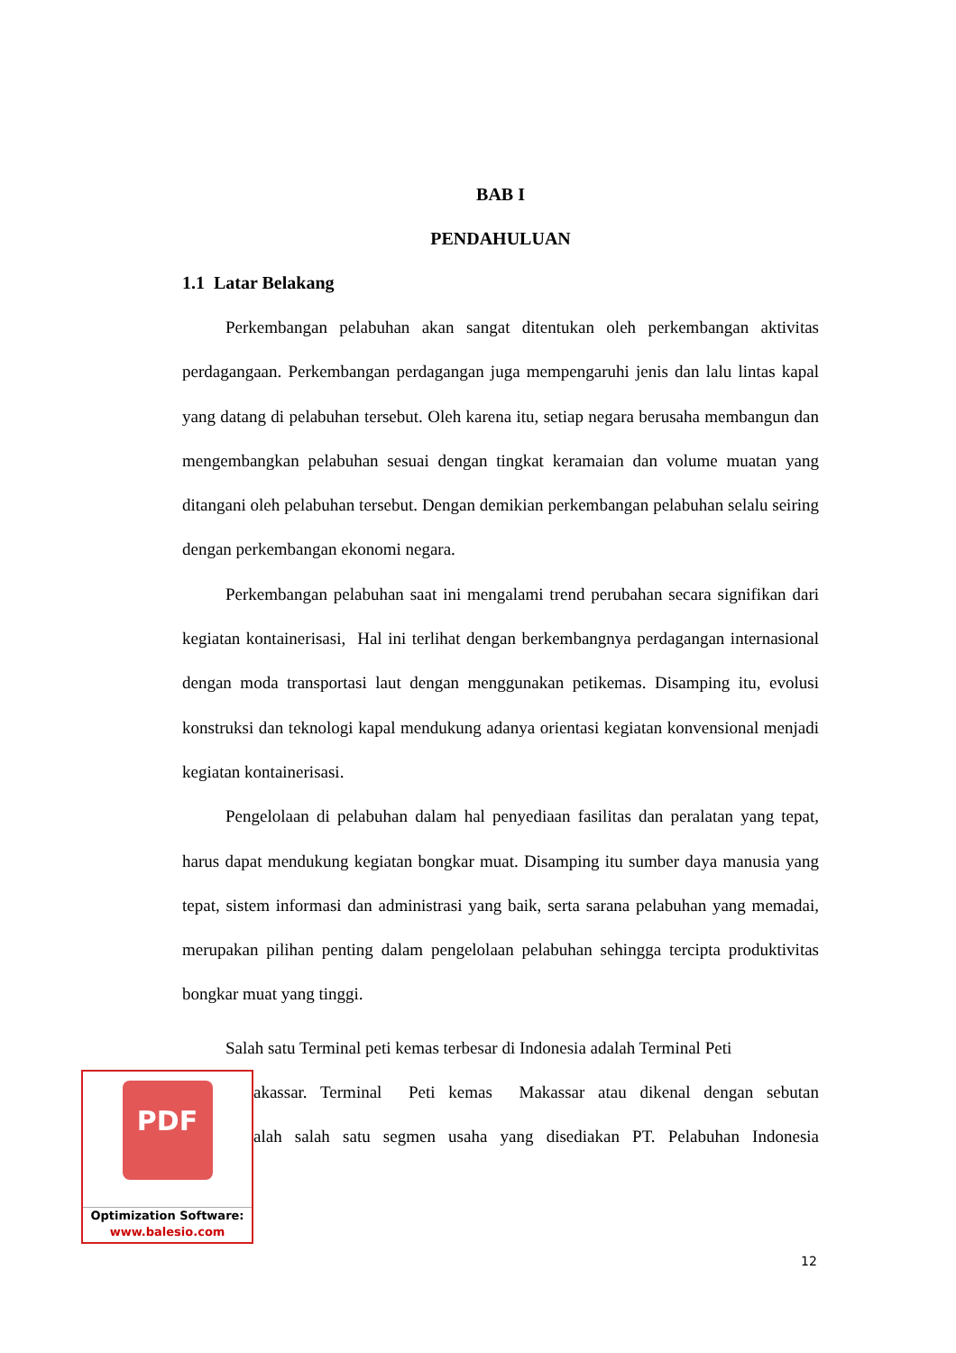BAB I
PENDAHULUAN
1.1 Latar Belakang
Perkembangan pelabuhan akan sangat ditentukan oleh perkembangan aktivitas perdagangaan. Perkembangan perdagangan juga mempengaruhi jenis dan lalu lintas kapal yang datang di pelabuhan tersebut. Oleh karena itu, setiap negara berusaha membangun dan mengembangkan pelabuhan sesuai dengan tingkat keramaian dan volume muatan yang ditangani oleh pelabuhan tersebut. Dengan demikian perkembangan pelabuhan selalu seiring dengan perkembangan ekonomi negara.
Perkembangan pelabuhan saat ini mengalami trend perubahan secara signifikan dari kegiatan kontainerisasi, Hal ini terlihat dengan berkembangnya perdagangan internasional dengan moda transportasi laut dengan menggunakan petikemas. Disamping itu, evolusi konstruksi dan teknologi kapal mendukung adanya orientasi kegiatan konvensional menjadi kegiatan kontainerisasi.
Pengelolaan di pelabuhan dalam hal penyediaan fasilitas dan peralatan yang tepat, harus dapat mendukung kegiatan bongkar muat. Disamping itu sumber daya manusia yang tepat, sistem informasi dan administrasi yang baik, serta sarana pelabuhan yang memadai, merupakan pilihan penting dalam pengelolaan pelabuhan sehingga tercipta produktivitas bongkar muat yang tinggi.
Salah satu Terminal peti kemas terbesar di Indonesia adalah Terminal Peti
PDF
Optimization Software:
www.balesio.com
akassar. Terminal Peti kemas Makassar atau dikenal dengan sebutan
alah salah satu segmen usaha yang disediakan PT. Pelabuhan Indonesia
12